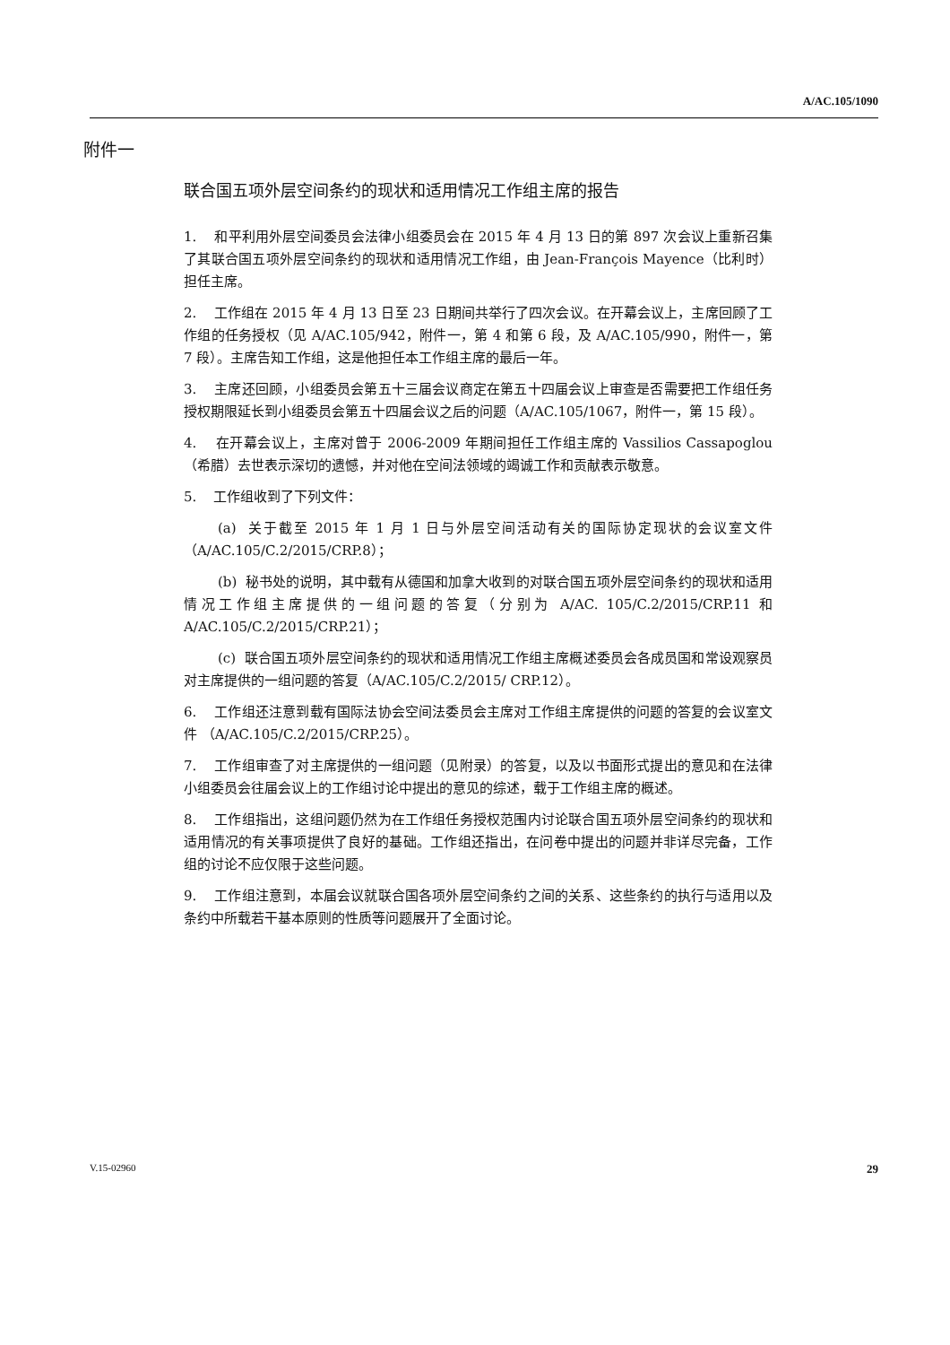A/AC.105/1090
附件一
联合国五项外层空间条约的现状和适用情况工作组主席的报告
1. 和平利用外层空间委员会法律小组委员会在 2015 年 4 月 13 日的第 897 次会议上重新召集了其联合国五项外层空间条约的现状和适用情况工作组，由 Jean-François Mayence（比利时）担任主席。
2. 工作组在 2015 年 4 月 13 日至 23 日期间共举行了四次会议。在开幕会议上，主席回顾了工作组的任务授权（见 A/AC.105/942，附件一，第 4 和第 6 段，及 A/AC.105/990，附件一，第 7 段）。主席告知工作组，这是他担任本工作组主席的最后一年。
3. 主席还回顾，小组委员会第五十三届会议商定在第五十四届会议上审查是否需要把工作组任务授权期限延长到小组委员会第五十四届会议之后的问题（A/AC.105/1067，附件一，第 15 段）。
4. 在开幕会议上，主席对曾于 2006-2009 年期间担任工作组主席的 Vassilios Cassapoglou（希腊）去世表示深切的遗憾，并对他在空间法领域的竭诚工作和贡献表示敬意。
5. 工作组收到了下列文件：
(a) 关于截至 2015 年 1 月 1 日与外层空间活动有关的国际协定现状的会议室文件（A/AC.105/C.2/2015/CRP.8）；
(b) 秘书处的说明，其中载有从德国和加拿大收到的对联合国五项外层空间条约的现状和适用情况工作组主席提供的一组问题的答复（分别为 A/AC. 105/C.2/2015/CRP.11 和 A/AC.105/C.2/2015/CRP.21）；
(c) 联合国五项外层空间条约的现状和适用情况工作组主席概述委员会各成员国和常设观察员对主席提供的一组问题的答复（A/AC.105/C.2/2015/ CRP.12）。
6. 工作组还注意到载有国际法协会空间法委员会主席对工作组主席提供的问题的答复的会议室文件 （A/AC.105/C.2/2015/CRP.25）。
7. 工作组审查了对主席提供的一组问题（见附录）的答复，以及以书面形式提出的意见和在法律小组委员会往届会议上的工作组讨论中提出的意见的综述，载于工作组主席的概述。
8. 工作组指出，这组问题仍然为在工作组任务授权范围内讨论联合国五项外层空间条约的现状和适用情况的有关事项提供了良好的基础。工作组还指出，在问卷中提出的问题并非详尽完备，工作组的讨论不应仅限于这些问题。
9. 工作组注意到，本届会议就联合国各项外层空间条约之间的关系、这些条约的执行与适用以及条约中所载若干基本原则的性质等问题展开了全面讨论。
V.15-02960 29